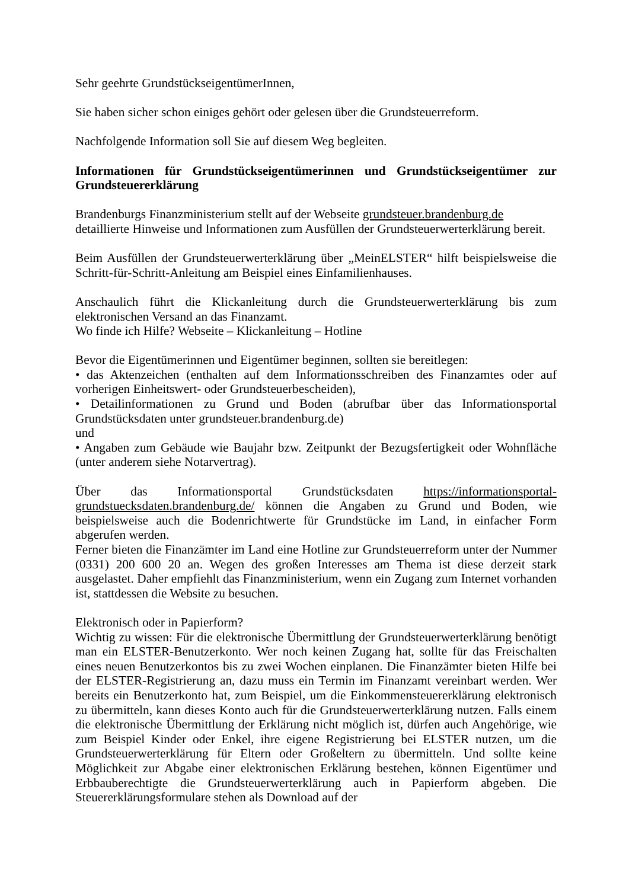Sehr geehrte GrundstückseigentümerInnen,
Sie haben sicher schon einiges gehört oder gelesen über die Grundsteuerreform.
Nachfolgende Information soll Sie auf diesem Weg begleiten.
Informationen für Grundstückseigentümerinnen und Grundstückseigentümer zur Grundsteuererklärung
Brandenburgs Finanzministerium stellt auf der Webseite grundsteuer.brandenburg.de
detaillierte Hinweise und Informationen zum Ausfüllen der Grundsteuerwerterklärung bereit.
Beim Ausfüllen der Grundsteuerwerterklärung über „MeinELSTER“ hilft beispielsweise die Schritt-für-Schritt-Anleitung am Beispiel eines Einfamilienhauses.
Anschaulich führt die Klickanleitung durch die Grundsteuerwerterklärung bis zum elektronischen Versand an das Finanzamt.
Wo finde ich Hilfe? Webseite – Klickanleitung – Hotline
Bevor die Eigentümerinnen und Eigentümer beginnen, sollten sie bereitlegen:
• das Aktenzeichen (enthalten auf dem Informationsschreiben des Finanzamtes oder auf vorherigen Einheitswert- oder Grundsteuerbescheiden),
• Detailinformationen zu Grund und Boden (abrufbar über das Informationsportal Grundstücksdaten unter grundsteuer.brandenburg.de)
und
• Angaben zum Gebäude wie Baujahr bzw. Zeitpunkt der Bezugsfertigkeit oder Wohnfläche (unter anderem siehe Notarvertrag).
Über das Informationsportal Grundstücksdaten https://informationsportal-grundstuecksdaten.brandenburg.de/ können die Angaben zu Grund und Boden, wie beispielsweise auch die Bodenrichtwerte für Grundstücke im Land, in einfacher Form abgerufen werden.
Ferner bieten die Finanzämter im Land eine Hotline zur Grundsteuerreform unter der Nummer (0331) 200 600 20 an. Wegen des großen Interesses am Thema ist diese derzeit stark ausgelastet. Daher empfiehlt das Finanzministerium, wenn ein Zugang zum Internet vorhanden ist, stattdessen die Website zu besuchen.
Elektronisch oder in Papierform?
Wichtig zu wissen: Für die elektronische Übermittlung der Grundsteuerwerterklärung benötigt man ein ELSTER-Benutzerkonto. Wer noch keinen Zugang hat, sollte für das Freischalten eines neuen Benutzerkontos bis zu zwei Wochen einplanen. Die Finanzämter bieten Hilfe bei der ELSTER-Registrierung an, dazu muss ein Termin im Finanzamt vereinbart werden. Wer bereits ein Benutzerkonto hat, zum Beispiel, um die Einkommensteuererklärung elektronisch zu übermitteln, kann dieses Konto auch für die Grundsteuerwerterklärung nutzen. Falls einem die elektronische Übermittlung der Erklärung nicht möglich ist, dürfen auch Angehörige, wie zum Beispiel Kinder oder Enkel, ihre eigene Registrierung bei ELSTER nutzen, um die Grundsteuerwerterklärung für Eltern oder Großeltern zu übermitteln. Und sollte keine Möglichkeit zur Abgabe einer elektronischen Erklärung bestehen, können Eigentümer und Erbbauberechtigte die Grundsteuerwerterklärung auch in Papierform abgeben. Die Steuererklärungsformulare stehen als Download auf der